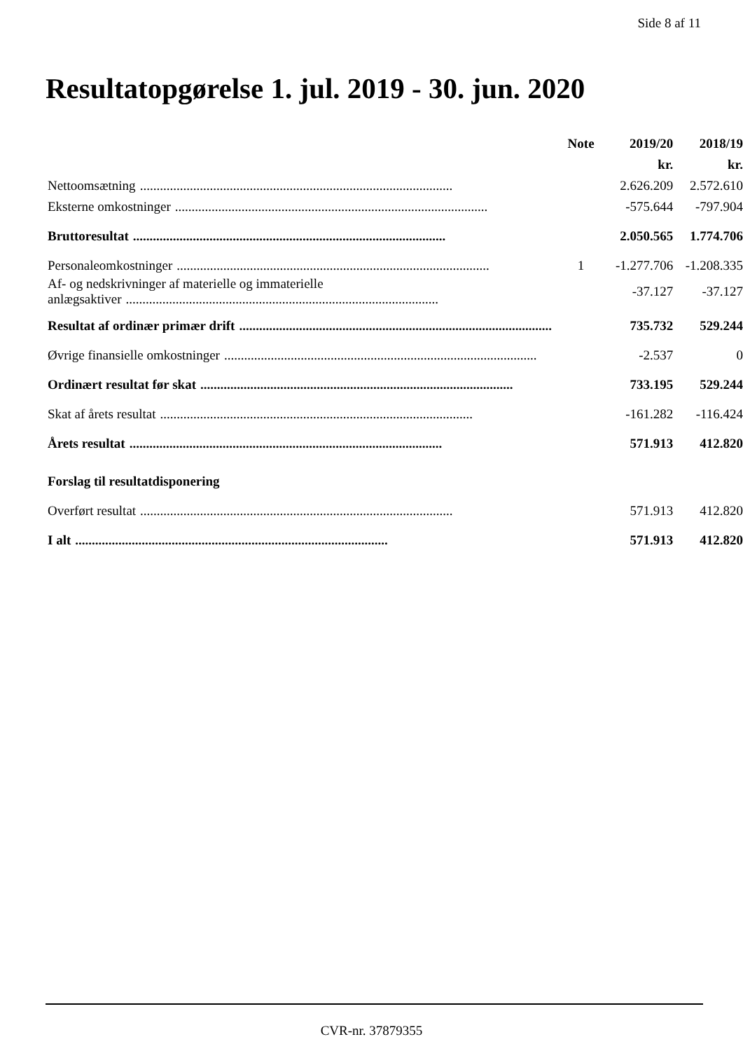Side 8 af 11
Resultatopgørelse 1. jul. 2019 - 30. jun. 2020
| | Note | 2019/20 | 2018/19 |
| --- | --- | --- | --- |
| | | kr. | kr. |
| Nettoomsætning .............................................................................................. | | 2.626.209 | 2.572.610 |
| Eksterne omkostninger .............................................................................................. | | -575.644 | -797.904 |
| Bruttoresultat .............................................................................................. | | 2.050.565 | 1.774.706 |
| Personaleomkostninger .............................................................................................. | 1 | -1.277.706 | -1.208.335 |
| Af- og nedskrivninger af materielle og immaterielle anlægsaktiver .............................................................................................. | | -37.127 | -37.127 |
| Resultat af ordinær primær drift .............................................................................................. | | 735.732 | 529.244 |
| Øvrige finansielle omkostninger .............................................................................................. | | -2.537 | 0 |
| Ordinært resultat før skat .............................................................................................. | | 733.195 | 529.244 |
| Skat af årets resultat .............................................................................................. | | -161.282 | -116.424 |
| Årets resultat .............................................................................................. | | 571.913 | 412.820 |
| Forslag til resultatdisponering | | | |
| Overført resultat .............................................................................................. | | 571.913 | 412.820 |
| I alt .............................................................................................. | | 571.913 | 412.820 |
CVR-nr. 37879355